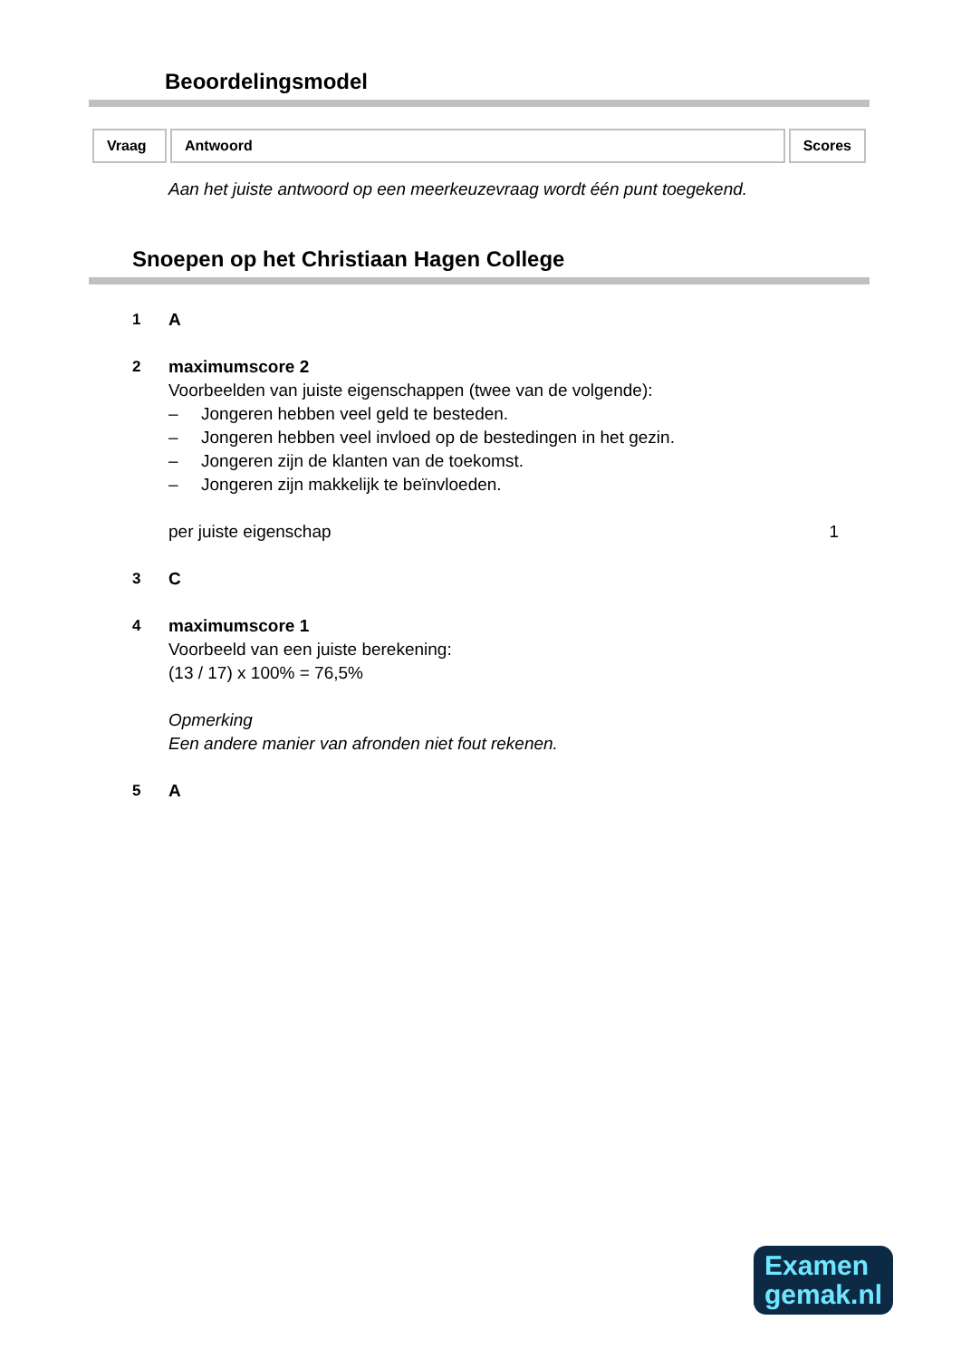Beoordelingsmodel
| Vraag | Antwoord | Scores |
| --- | --- | --- |
Aan het juiste antwoord op een meerkeuzevraag wordt één punt toegekend.
Snoepen op het Christiaan Hagen College
1 A
2 maximumscore 2
Voorbeelden van juiste eigenschappen (twee van de volgende):
– Jongeren hebben veel geld te besteden.
– Jongeren hebben veel invloed op de bestedingen in het gezin.
– Jongeren zijn de klanten van de toekomst.
– Jongeren zijn makkelijk te beïnvloeden.
per juiste eigenschap 1
3 C
4 maximumscore 1
Voorbeeld van een juiste berekening:
(13 / 17) x 100% = 76,5%
Opmerking
Een andere manier van afronden niet fout rekenen.
5 A
Examen
gemak.nl